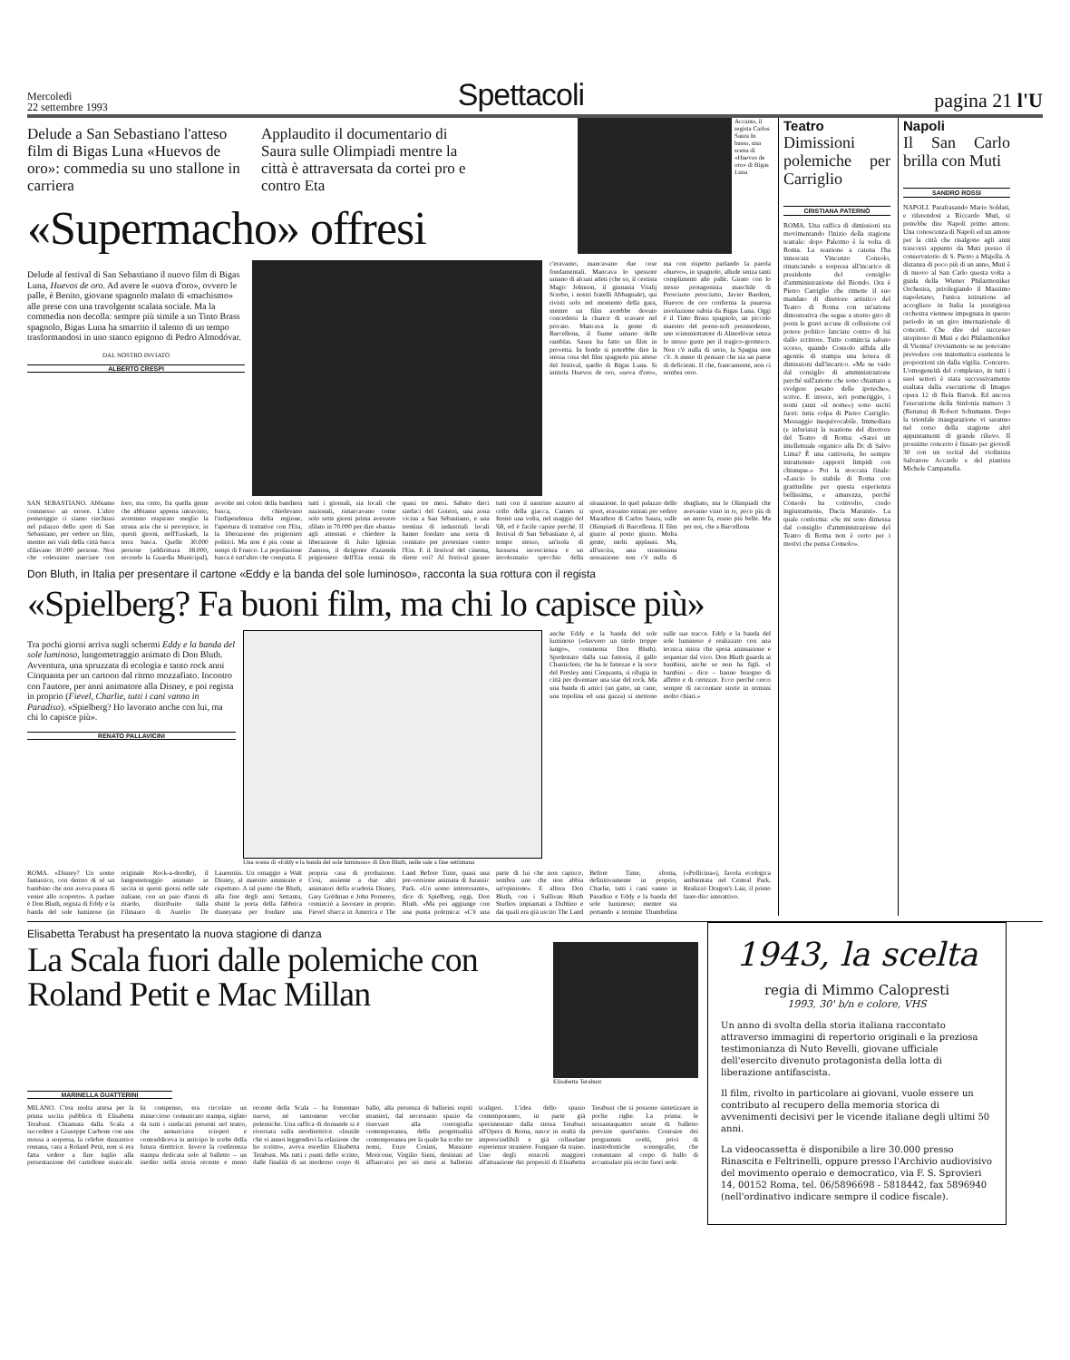Mercoledì
22 settembre 1993
Spettacoli
pagina 21 l'U
Delude a San Sebastiano l'atteso film di Bigas Luna «Huevos de oro»: commedia su uno stallone in carriera
Applaudito il documentario di Saura sulle Olimpiadi mentre la città è attraversata da cortei pro e contro Eta
«Supermacho» offresi
Accanto, il regista Carlos Saura In basso, una scena di «Huevos de oro» di Bigas Luna
Delude al festival di San Sebastiano il nuovo film di Bigas Luna, Huevos de oro. Ad avere le «uova d'oro», ovvero le palle, è Benito, giovane spagnolo malato di «machismo» alle prese con una travolgente scalata sociale. Ma la commedia non decolla: sempre più simile a un Tinto Brass spagnolo, Bigas Luna ha smarrito il talento di un tempo trasformandosi in uno stanco epigono di Pedro Almodóvar.
DAL NOSTRO INVIATO
ALBERTO CRESPI
c'eravamo, mancavano due cose fondamentali. Mancava lo spessore umano di alcuni atleti (che so, il cestista Magic Johnson, il ginnasta Vitalij Scerbo, i nostri fratelli Abbagnale), qui rivisti solo nel momento della gara, mentre un film avrebbe dovuto concedersi la chance di scavare nel privato. Mancava la gente di Barcellona, il fiume umano delle ramblas. Saura ha fatto un film in provetta. In fondo si potrebbe dire la stessa cosa del film spagnolo più atteso del festival, quello di Bigas Luna. Si intitola Huevos de oro, «uova d'oro», ma con rispetto parlando la parola «huevo», in spagnolo, allude senza tanti complimenti alle palle. Girato con lo stesso protagonista maschile di Prosciutto prosciutto, Javier Bardem, Huevos de oro conferma la paurosa involuzione subita da Bigas Luna. Oggi è il Tinto Brass spagnolo, un piccolo maestro del porno-soft postmoderno, uno scimmiottatore di Almodóvar senza lo stesso gusto per il tragico-grottesco. Non c'è nulla di serio, la Spagna non c'è. A meno di pensare che sia un paese di deficienti. Il che, francamente, non ci sembra vero.
SAN SEBASTIANO. Abbiamo commesso un errore. L'altro pomeriggio ci siamo rinchiusi nel palazzo dello sport di San Sebastiano, per vedere un film, mentre nei viali della città basca sfilavano 30.000 persone. Non che volessimo marciare con loro, ma certo, fra quella gente che abbiamo appena intravisto, avremmo respirato meglio la strana aria che si percepisce, in questi giorni, nell'Euskadi, la terra basca. Quelle 30.000 persone (addirittura 38.000, secondo la Guardia Municipal), avvolte nei colori della bandiera basca, chiedevano l'indipendenza della regione, l'apertura di trattative con l'Eta, la liberazione dei prigionieri politici. Ma non è più come ai tempi di Franco. La popolazione basca è tutt'altro che compatta. E tutti i giornali, sia locali che nazionali, rimarcavano come solo sette giorni prima avessero sfilato in 70.000 per dire «basta» agli attentati e chiedere la liberazione di Julio Iglesias Zamora, il dirigente d'azienda prigioniero dell'Eta ormai da quasi tre mesi. Sabato dieci sindaci del Goierri, una zona vicina a San Sebastiano, e una trentina di industriali locali hanno fondato una sorta di comitato per protestare contro l'Eta. E il festival del cinema, direte voi? Al festival girano tutti con il nastrino azzurro al collo della giacca. Cannes si fermò una volta, nel maggio del '68, ed è facile capire perché. Il festival di San Sebastiano è, al tempo stesso, un'isola di lussuosa incoscienza e un involontario specchio della situazione. In quel palazzo dello sport, eravamo entrati per vedere Marathon di Carlos Saura, sulle Olimpiadi di Barcellona. Il film giusto al posto giusto. Molta gente, molti applausi. Ma, all'uscita, una stranissima sensazione: non c'è nulla di sbagliato, ma le Olimpiadi che avevamo visto in tv, poco più di un anno fa, erano più belle. Ma per noi, che a Barcellona
Don Bluth, in Italia per presentare il cartone «Eddy e la banda del sole luminoso», racconta la sua rottura con il regista
«Spielberg? Fa buoni film, ma chi lo capisce più»
Tra pochi giorni arriva sugli schermi Eddy e la banda del sole luminoso, lungometraggio animato di Don Bluth. Avventura, una spruzzata di ecologia e tanto rock anni Cinquanta per un cartoon dal ritmo mozzafiato. Incontro con l'autore, per anni animatore alla Disney, e poi regista in proprio (Fievel, Charlie, tutti i cani vanno in Paradiso). «Spielberg? Ho lavorato anche con lui, ma chi lo capisce più».
RENATO PALLAVICINI
Una scena di «Eddy e la banda del sole luminoso» di Don Bluth, nelle sale a fine settimana
anche Eddy e la banda del sole luminoso («davvero un titolo troppo lungo», commenta Don Bluth). Spodestato dalla sua fattoria, il gallo Chanticleer, che ha le fattezze e la voce del Presley anni Cinquanta, si rifugia in città per diventare una star del rock. Ma una banda di amici (un gatto, un cane, una topolina ed una gazza) si mettono sulle sue tracce. Eddy e la banda del sole luminoso è realizzato con una tecnica mista che sposa animazione e sequenze dal vivo. Don Bluth guarda ai bambini, anche se non ha figli. «I bambini – dice – hanno bisogno di affetto e di certezze. Ecco perché cerco sempre di raccontare storie in termini molto chiari.»
ROMA. «Disney? Un uomo fantastico, con dentro di sé un bambino che non aveva paura di venire allo scoperto». A parlare è Don Bluth, regista di Eddy e la banda del sole luminoso (in originale Rock-a-doodle), il lungometraggio animato in uscita in questi giorni nelle sale italiane, con un paio d'anni di ritardo, distribuito dalla Filmauro di Aurelio De Laurentiis. Un omaggio a Walt Disney, al maestro ammirato e rispettato. A tal punto che Bluth, alla fine degli anni Settanta, sbatté la porta della fabbrica disneyana per fondare una propria casa di produzione. Così, assieme a due altri animatori della scuderia Disney, Gary Goldman e John Pomeroy, cominciò a lavorare in proprio. Fievel sbarca in America e The Land Before Time, quasi una pre-versione animata di Jurassic Park. «Un uomo interessante», dice di Spielberg, oggi, Don Bluth. «Ma poi aggiunge con una punta polemica: «C'è una parte di lui che non capisco, sembra uno che non abbia un'opinione». E allora Don Bluth, con i Sullivan Bluth Studios impiantati a Dublino e dai quali era già uscito The Land Before Time, sforna, definitivamente in proprio, Charlie, tutti i cani vanno in Paradiso e Eddy e la banda del sole luminoso; mentre sta portando a termine Thumbelina («Pollicina»), favola ecologica ambientata nel Central Park. Realizzò Dragon's Lair, il primo laser-disc interattivo.
Teatro
Dimissioni polemiche per Carriglio
CRISTIANA PATERNÒ
ROMA. Una raffica di dimissioni sta movimentando l'inizio della stagione teatrale: dopo Palermo è la volta di Roma. La reazione a catena l'ha innescata Vincenzo Consolo, rinunciando a sorpresa all'incarico di presidente del consiglio d'amministrazione del Biondo. Ora è Pietro Carriglio che rimette il suo mandato di direttore artistico del Teatro di Roma con un'azione dimostrativa che segue a stretto giro di posta le gravi accuse di collusione col potere politico lanciate contro di lui dallo scrittore. Tutto comincia sabato scorso, quando Consolo affida alle agenzie di stampa una lettera di dimissioni dall'incarico. «Me ne vado dal consiglio di amministrazione perché sull'azione che sono chiamato a svolgere pesano delle ipoteche», scrive. E invece, ieri pomeriggio, i nomi (anzi «il nome») sono usciti fuori: tutta colpa di Pietro Carriglio. Messaggio inequivocabile. Immediata (e infuriata) la reazione del direttore del Teatro di Roma: «Sarei un intellettuale organico alla Dc di Salvo Lima? È una cattiveria, ho sempre intrattenuto rapporti limpidi con chiunque.» Poi la stoccata finale: «Lascio lo stabile di Roma con gratitudine per questa esperienza bellissima, e amarezza, perché Consolo ha coinvolto, credo ingiustamente, Dacia Maraini». La quale conferma: «Se mi sono dimessa dal consiglio d'amministrazione del Teatro di Roma non è certo per i motivi che pensa Consolo».
Napoli
Il San Carlo brilla con Muti
SANDRO ROSSI
NAPOLI. Parafrasando Mario Soldati, e riferendosi a Riccardo Muti, si potrebbe dire Napoli primo amore. Una conoscenza di Napoli ed un amore per la città che risalgono agli anni trascorsi appunto da Muti presso il conservatorio di S. Pietro a Majella. A distanza di poco più di un anno, Muti è di nuovo al San Carlo questa volta a guida della Wiener Philarmoniker Orchestra, privilegiando il Massimo napoletano, l'unica istituzione ad accogliere in Italia la prestigiosa orchestra viennese impegnata in questo periodo in un giro internazionale di concerti. Che dire del successo strepitoso di Muti e dei Philarmoniker di Vienna? Ovviamente se ne potevano prevedere con matematica esattezza le proporzioni sin dalla vigilia. Concerto. L'omogeneità del complesso, in tutti i suoi settori è stata successivamente esaltata dalla esecuzione di Images opera 12 di Bela Bartok. Ed ancora l'esecuzione della Sinfonia numero 3 (Renana) di Robert Schumann. Dopo la trionfale inaugurazione vi saranno nel corso della stagione altri appuntamenti di grande rilievo. Il prossimo concerto è fissato per giovedì 30 con un recital del violinista Salvatore Accardo e del pianista Michele Campanella.
Elisabetta Terabust ha presentato la nuova stagione di danza
La Scala fuori dalle polemiche con Roland Petit e Mac Millan
Elisabetta Terabust
MARINELLA GUATTERINI
MILANO. C'era molta attesa per la prima uscita pubblica di Elisabetta Terabust. Chiamata dalla Scala a succedere a Giuseppe Carbone con una mossa a sorpresa, la celebre danzatrice romana, cara a Roland Petit, non si era fatta vedere a fine luglio alla presentazione del cartellone musicale. In compenso, era circolato un minaccioso comunicato stampa, siglato da tutti i sindacati presenti nel teatro, che annunciava scioperi e contraddiceva in anticipo le scelte della futura direttrice. Invece la conferenza stampa dedicata solo al balletto – un inedito nella storia recente e meno recente della Scala – ha fomentato nuove, né tantomeno vecchie polemiche. Una raffica di domande si è riversata sulla neodirettrice. «Inutile che vi annoi leggendovi la relazione che ho scritto», aveva esordito Elisabetta Terabust. Ma tutti i punti dello scritto, dalle finalità di un moderno corpo di ballo, alla presenza di ballerini ospiti stranieri, dal necessario spazio da riservare alla coreografia contemporanea, della progettualità contemporanea per la quale ha scelto tre nomi, Enzo Cosimi, Massimo Moricone, Virgilio Sieni, destinati ad affiancarsi per sei mesi ai ballerini scaligeri. L'idea dello spazio contemporaneo, in parte già sperimentato dalla stessa Terabust all'Opera di Roma, nasce in realtà da imprescindibili e già collaudate esperienze straniere. Fungano da traino. Uno degli ostacoli maggiori all'attuazione dei propositi di Elisabetta Terabust che si possono sintetizzare in poche righe. La prima: le sessantaquattro serate di balletto previste quest'anno. Costruire dei programmi svelti, privi di inastodontiche scenografie, che consentano al corpo di ballo di accumulare più recite fuori sede.
1943, la scelta
regia di Mimmo Calopresti
1993, 30' b/n e colore, VHS
Un anno di svolta della storia italiana raccontato attraverso immagini di repertorio originali e la preziosa testimonianza di Nuto Revelli, giovane ufficiale dell'esercito divenuto protagonista della lotta di liberazione antifascista.
Il film, rivolto in particolare ai giovani, vuole essere un contributo al recupero della memoria storica di avvenimenti decisivi per le vicende italiane degli ultimi 50 anni.
La videocassetta è disponibile a lire 30.000 presso Rinascita e Feltrinelli, oppure presso l'Archivio audiovisivo del movimento operaio e democratico, via F. S. Sprovieri 14, 00152 Roma, tel. 06/5896698 - 5818442, fax 5896940 (nell'ordinativo indicare sempre il codice fiscale).